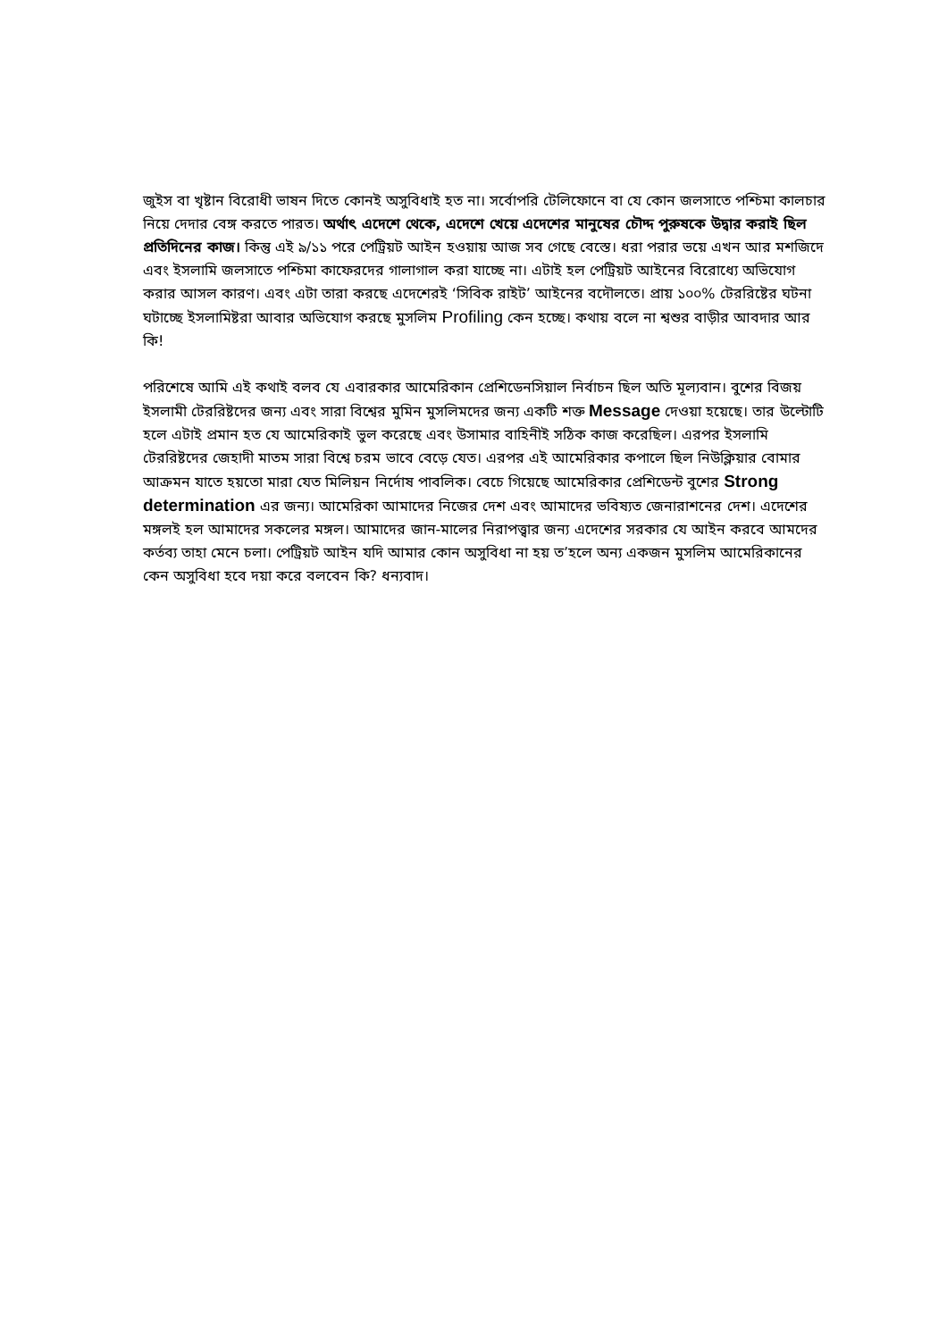জুইস বা খৃষ্টান বিরোধী ভাষন দিতে কোনই অসুবিধাই হত না। সর্বোপরি টেলিফোনে বা যে কোন জলসাতে পশ্চিমা কালচার নিয়ে দেদার বেঙ্গ করতে পারত। অর্থাৎ এদেশে থেকে, এদেশে খেয়ে এদেশের মানুষের চৌদ্দ পুরুষকে উদ্বার করাই ছিল প্রতিদিনের কাজ। কিন্তু এই ৯/১১ পরে পেট্রিয়ট আইন হওয়ায় আজ সব গেছে বেস্তে। ধরা পরার ভয়ে এখন আর মশজিদে এবং ইসলামি জলসাতে পশ্চিমা কাফেরদের গালাগাল করা যাচ্ছে না। এটাই হল পেট্রিয়ট আইনের বিরোধ্যে অভিযোগ করার আসল কারণ। এবং এটা তারা করছে এদেশেরই ‘সিবিক রাইট’ আইনের বদৌলতে। প্রায় ১০০% টেররিষ্টের ঘটনা ঘটাচ্ছে ইসলামিষ্টরা আবার অভিযোগ করছে মুসলিম Profiling কেন হচ্ছে। কথায় বলে না শ্বশুর বাড়ীর আবদার আর কি!
পরিশেষে আমি এই কথাই বলব যে এবারকার আমেরিকান প্রেশিডেনসিয়াল নির্বাচন ছিল অতি মূল্যবান। বুশের বিজয় ইসলামী টেররিষ্টদের জন্য এবং সারা বিশ্বের মুমিন মুসলিমদের জন্য একটি শক্ত Message দেওয়া হয়েছে। তার উল্টোটি হলে এটাই প্রমান হত যে আমেরিকাই ভুল করেছে এবং উসামার বাহিনীই সঠিক কাজ করেছিল। এরপর ইসলামি টেররিষ্টদের জেহাদী মাতম সারা বিশ্বে চরম ভাবে বেড়ে যেত। এরপর এই আমেরিকার কপালে ছিল নিউক্লিয়ার বোমার আক্রমন যাতে হয়তো মারা যেত মিলিয়ন নির্দোষ পাবলিক। বেচে গিয়েছে আমেরিকার প্রেশিডেন্ট বুশের Strong determination এর জন্য। আমেরিকা আমাদের নিজের দেশ এবং আমাদের ভবিষ্যত জেনারাশনের দেশ। এদেশের মঙ্গলই হল আমাদের সকলের মঙ্গল। আমাদের জান-মালের নিরাপত্ত্বার জন্য এদেশের সরকার যে আইন করবে আমদের কর্তব্য তাহা মেনে চলা। পেট্রিয়ট আইন যদি আমার কোন অসুবিধা না হয় ত’হলে অন্য একজন মুসলিম আমেরিকানের কেন অসুবিধা হবে দয়া করে বলবেন কি? ধন্যবাদ।